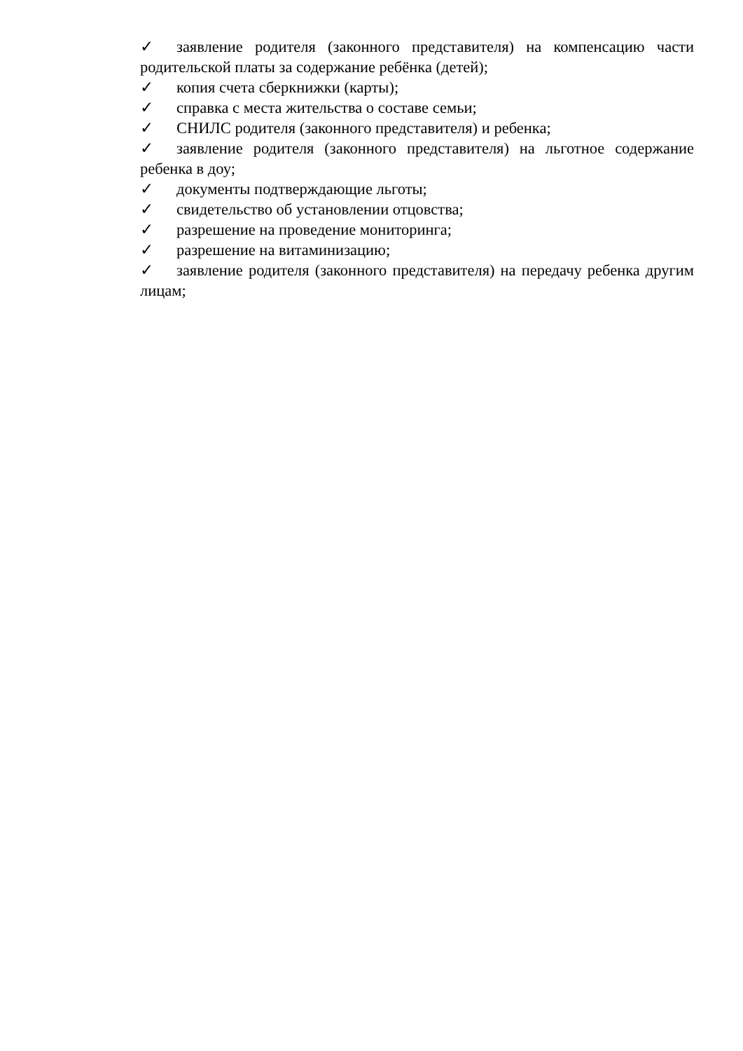✓ заявление родителя (законного представителя) на компенсацию части родительской платы за содержание ребёнка (детей);
✓ копия счета сберкнижки (карты);
✓ справка с места жительства о составе семьи;
✓ СНИЛС родителя (законного представителя) и ребенка;
✓ заявление родителя (законного представителя) на льготное содержание ребенка в доу;
✓ документы подтверждающие льготы;
✓ свидетельство об установлении отцовства;
✓ разрешение на проведение мониторинга;
✓ разрешение на витаминизацию;
✓ заявление родителя (законного представителя) на передачу ребенка другим лицам;